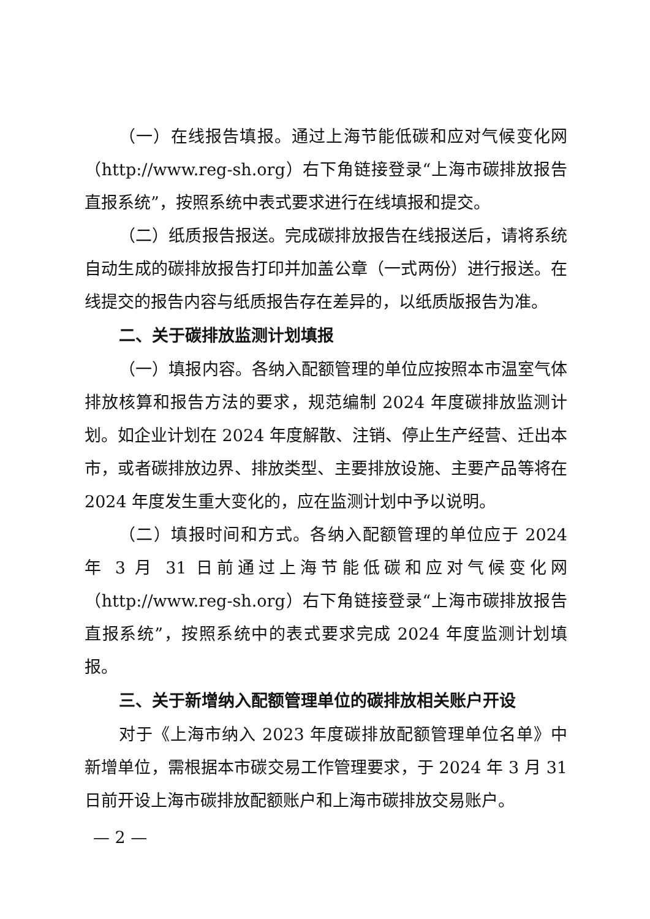（一）在线报告填报。通过上海节能低碳和应对气候变化网（http://www.reg-sh.org）右下角链接登录“上海市碳排放报告直报系统”，按照系统中表式要求进行在线填报和提交。
（二）纸质报告报送。完成碳排放报告在线报送后，请将系统自动生成的碳排放报告打印并加盖公章（一式两份）进行报送。在线提交的报告内容与纸质报告存在差异的，以纸质版报告为准。
二、关于碳排放监测计划填报
（一）填报内容。各纳入配额管理的单位应按照本市温室气体排放核算和报告方法的要求，规范编制 2024 年度碳排放监测计划。如企业计划在 2024 年度解散、注销、停止生产经营、迁出本市，或者碳排放边界、排放类型、主要排放设施、主要产品等将在 2024 年度发生重大变化的，应在监测计划中予以说明。
（二）填报时间和方式。各纳入配额管理的单位应于 2024 年 3 月 31 日前通过上海节能低碳和应对气候变化网（http://www.reg-sh.org）右下角链接登录“上海市碳排放报告直报系统”，按照系统中的表式要求完成 2024 年度监测计划填报。
三、关于新增纳入配额管理单位的碳排放相关账户开设
对于《上海市纳入 2023 年度碳排放配额管理单位名单》中新增单位，需根据本市碳交易工作管理要求，于 2024 年 3 月 31 日前开设上海市碳排放配额账户和上海市碳排放交易账户。
— 2 —